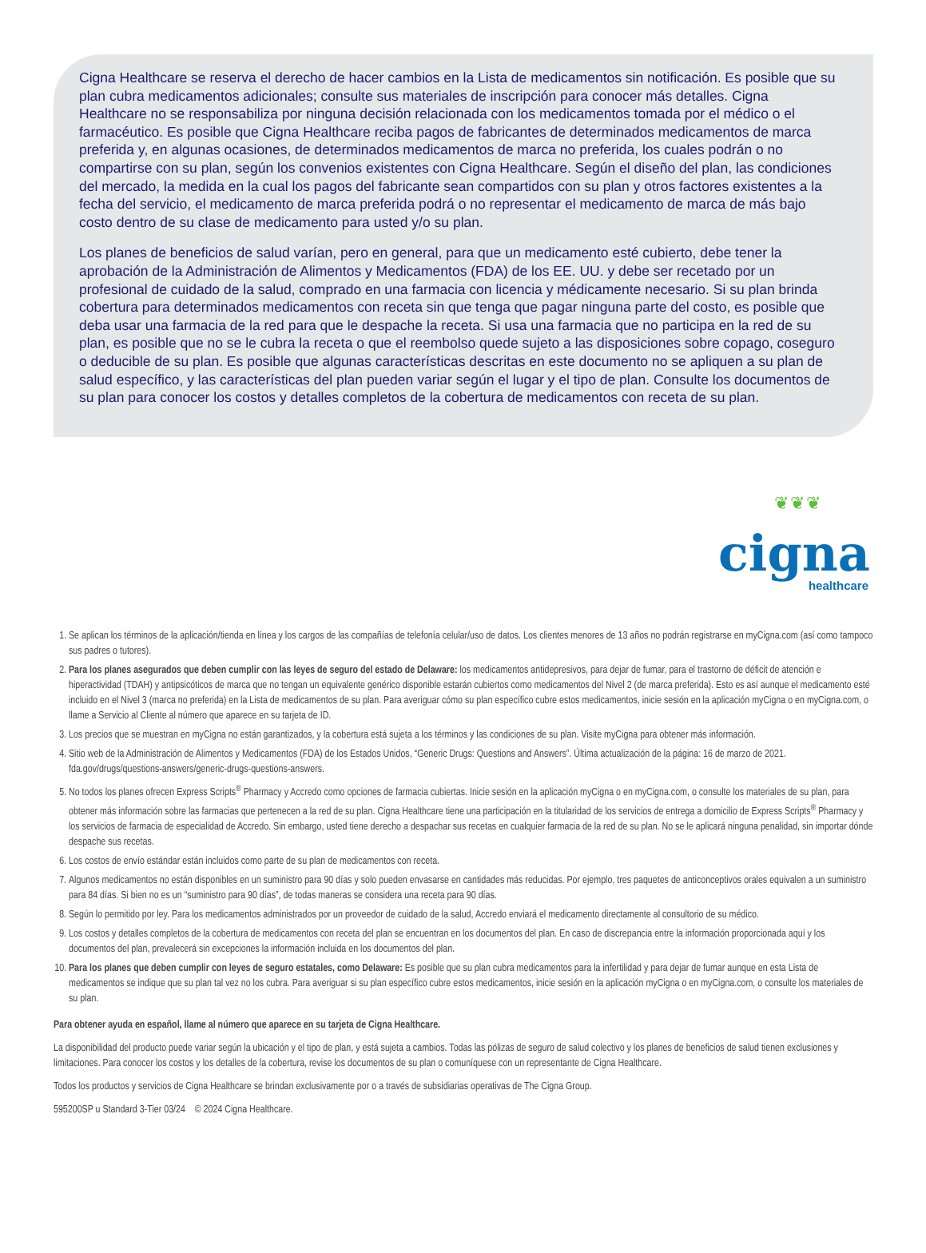Cigna Healthcare se reserva el derecho de hacer cambios en la Lista de medicamentos sin notificación. Es posible que su plan cubra medicamentos adicionales; consulte sus materiales de inscripción para conocer más detalles. Cigna Healthcare no se responsabiliza por ninguna decisión relacionada con los medicamentos tomada por el médico o el farmacéutico. Es posible que Cigna Healthcare reciba pagos de fabricantes de determinados medicamentos de marca preferida y, en algunas ocasiones, de determinados medicamentos de marca no preferida, los cuales podrán o no compartirse con su plan, según los convenios existentes con Cigna Healthcare. Según el diseño del plan, las condiciones del mercado, la medida en la cual los pagos del fabricante sean compartidos con su plan y otros factores existentes a la fecha del servicio, el medicamento de marca preferida podrá o no representar el medicamento de marca de más bajo costo dentro de su clase de medicamento para usted y/o su plan.
Los planes de beneficios de salud varían, pero en general, para que un medicamento esté cubierto, debe tener la aprobación de la Administración de Alimentos y Medicamentos (FDA) de los EE. UU. y debe ser recetado por un profesional de cuidado de la salud, comprado en una farmacia con licencia y médicamente necesario. Si su plan brinda cobertura para determinados medicamentos con receta sin que tenga que pagar ninguna parte del costo, es posible que deba usar una farmacia de la red para que le despache la receta. Si usa una farmacia que no participa en la red de su plan, es posible que no se le cubra la receta o que el reembolso quede sujeto a las disposiciones sobre copago, coseguro o deducible de su plan. Es posible que algunas características descritas en este documento no se apliquen a su plan de salud específico, y las características del plan pueden variar según el lugar y el tipo de plan. Consulte los documentos de su plan para conocer los costos y detalles completos de la cobertura de medicamentos con receta de su plan.
❦❦❦
cigna healthcare
1. Se aplican los términos de la aplicación/tienda en línea y los cargos de las compañías de telefonía celular/uso de datos. Los clientes menores de 13 años no podrán registrarse en myCigna.com (así como tampoco sus padres o tutores).
2. Para los planes asegurados que deben cumplir con las leyes de seguro del estado de Delaware: los medicamentos antidepresivos, para dejar de fumar, para el trastorno de déficit de atención e hiperactividad (TDAH) y antipsicóticos de marca que no tengan un equivalente genérico disponible estarán cubiertos como medicamentos del Nivel 2 (de marca preferida). Esto es así aunque el medicamento esté incluido en el Nivel 3 (marca no preferida) en la Lista de medicamentos de su plan. Para averiguar cómo su plan específico cubre estos medicamentos, inicie sesión en la aplicación myCigna o en myCigna.com, o llame a Servicio al Cliente al número que aparece en su tarjeta de ID.
3. Los precios que se muestran en myCigna no están garantizados, y la cobertura está sujeta a los términos y las condiciones de su plan. Visite myCigna para obtener más información.
4. Sitio web de la Administración de Alimentos y Medicamentos (FDA) de los Estados Unidos, “Generic Drugs: Questions and Answers”. Última actualización de la página: 16 de marzo de 2021. fda.gov/drugs/questions-answers/generic-drugs-questions-answers.
5. No todos los planes ofrecen Express Scripts<sup>®</sup> Pharmacy y Accredo como opciones de farmacia cubiertas. Inicie sesión en la aplicación myCigna o en myCigna.com, o consulte los materiales de su plan, para obtener más información sobre las farmacias que pertenecen a la red de su plan. Cigna Healthcare tiene una participación en la titularidad de los servicios de entrega a domicilio de Express Scripts<sup>®</sup> Pharmacy y los servicios de farmacia de especialidad de Accredo. Sin embargo, usted tiene derecho a despachar sus recetas en cualquier farmacia de la red de su plan. No se le aplicará ninguna penalidad, sin importar dónde despache sus recetas.
6. Los costos de envío estándar están incluidos como parte de su plan de medicamentos con receta.
7. Algunos medicamentos no están disponibles en un suministro para 90 días y solo pueden envasarse en cantidades más reducidas. Por ejemplo, tres paquetes de anticonceptivos orales equivalen a un suministro para 84 días. Si bien no es un “suministro para 90 días”, de todas maneras se considera una receta para 90 días.
8. Según lo permitido por ley. Para los medicamentos administrados por un proveedor de cuidado de la salud, Accredo enviará el medicamento directamente al consultorio de su médico.
9. Los costos y detalles completos de la cobertura de medicamentos con receta del plan se encuentran en los documentos del plan. En caso de discrepancia entre la información proporcionada aquí y los documentos del plan, prevalecerá sin excepciones la información incluida en los documentos del plan.
10. Para los planes que deben cumplir con leyes de seguro estatales, como Delaware: Es posible que su plan cubra medicamentos para la infertilidad y para dejar de fumar aunque en esta Lista de medicamentos se indique que su plan tal vez no los cubra. Para averiguar si su plan específico cubre estos medicamentos, inicie sesión en la aplicación myCigna o en myCigna.com, o consulte los materiales de su plan.
Para obtener ayuda en español, llame al número que aparece en su tarjeta de Cigna Healthcare.
La disponibilidad del producto puede variar según la ubicación y el tipo de plan, y está sujeta a cambios. Todas las pólizas de seguro de salud colectivo y los planes de beneficios de salud tienen exclusiones y limitaciones. Para conocer los costos y los detalles de la cobertura, revise los documentos de su plan o comuníquese con un representante de Cigna Healthcare.
Todos los productos y servicios de Cigna Healthcare se brindan exclusivamente por o a través de subsidiarias operativas de The Cigna Group.
595200SP u Standard 3-Tier 03/24 © 2024 Cigna Healthcare.